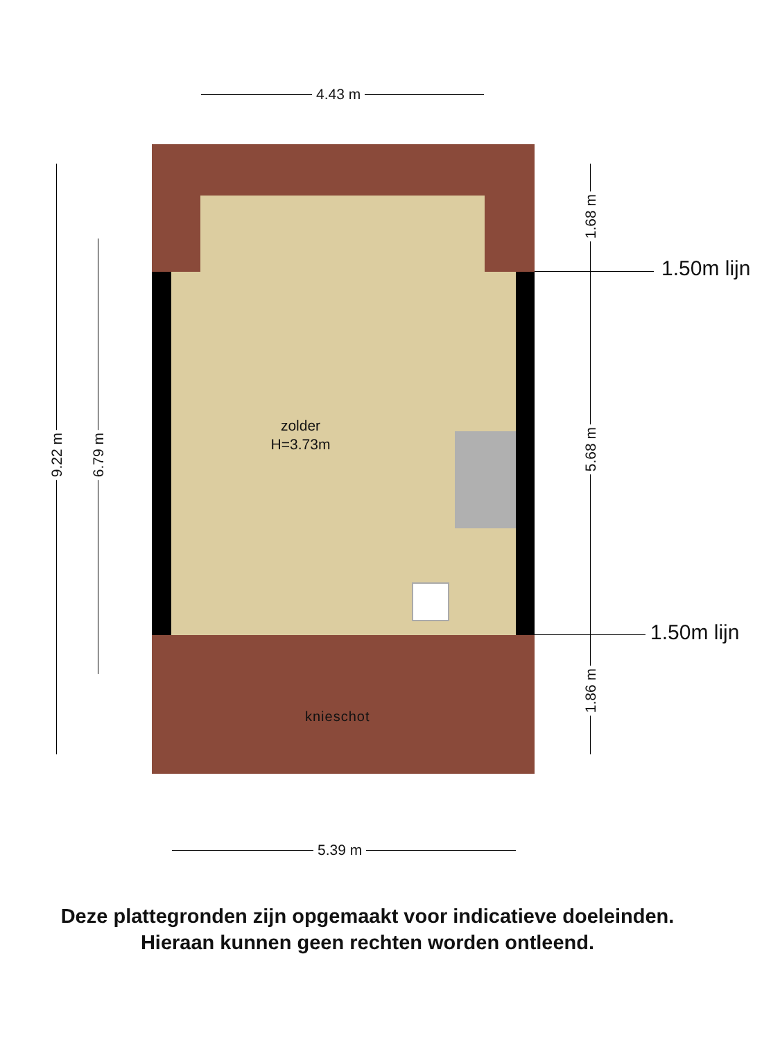4.43 m
zolder
H=3.73m
knieschot
9.22 m
6.79 m
1.68 m
5.68 m
1.86 m
1.50m lijn
1.50m lijn
5.39 m
Deze plattegronden zijn opgemaakt voor indicatieve doeleinden.
Hieraan kunnen geen rechten worden ontleend.